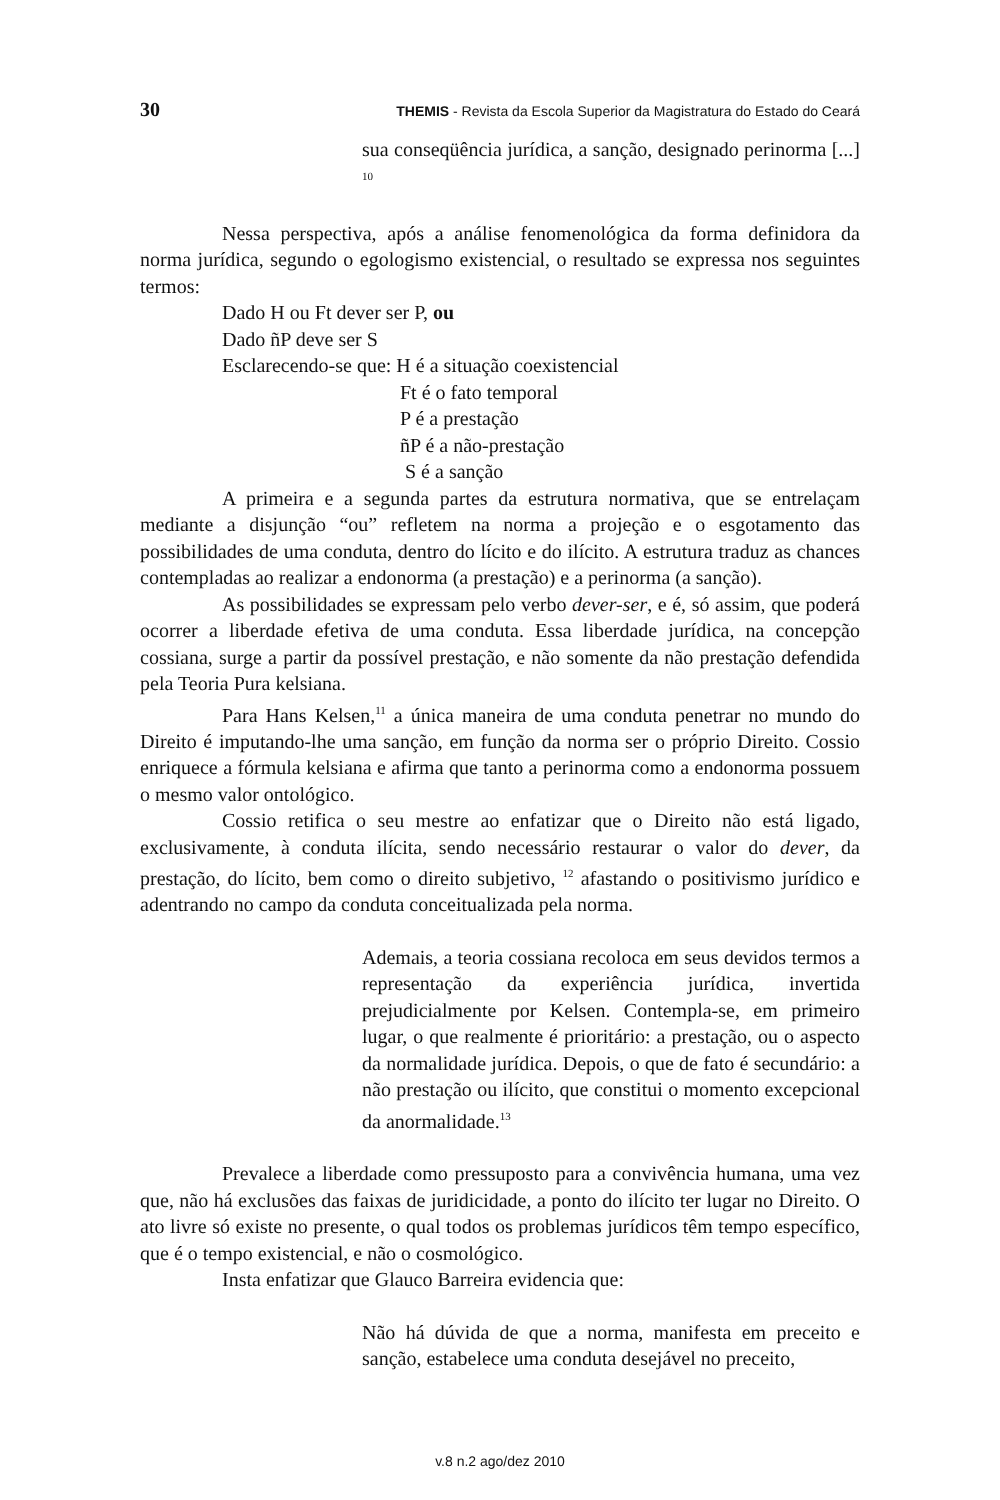30 THEMIS - Revista da Escola Superior da Magistratura do Estado do Ceará
sua conseqüência jurídica, a sanção, designado perinorma [...] <sup>10</sup>
Nessa perspectiva, após a análise fenomenológica da forma definidora da norma jurídica, segundo o egologismo existencial, o resultado se expressa nos seguintes termos:
Dado H ou Ft dever ser P, ou
Dado ñP deve ser S
Esclarecendo-se que: H é a situação coexistencial
Ft é o fato temporal
P é a prestação
ñP é a não-prestação
S é a sanção
A primeira e a segunda partes da estrutura normativa, que se entrelaçam mediante a disjunção “ou” refletem na norma a projeção e o esgotamento das possibilidades de uma conduta, dentro do lícito e do ilícito. A estrutura traduz as chances contempladas ao realizar a endonorma (a prestação) e a perinorma (a sanção).
As possibilidades se expressam pelo verbo dever-ser, e é, só assim, que poderá ocorrer a liberdade efetiva de uma conduta. Essa liberdade jurídica, na concepção cossiana, surge a partir da possível prestação, e não somente da não prestação defendida pela Teoria Pura kelsiana.
Para Hans Kelsen,<sup>11</sup> a única maneira de uma conduta penetrar no mundo do Direito é imputando-lhe uma sanção, em função da norma ser o próprio Direito. Cossio enriquece a fórmula kelsiana e afirma que tanto a perinorma como a endonorma possuem o mesmo valor ontológico.
Cossio retifica o seu mestre ao enfatizar que o Direito não está ligado, exclusivamente, à conduta ilícita, sendo necessário restaurar o valor do dever, da prestação, do lícito, bem como o direito subjetivo, <sup>12</sup> afastando o positivismo jurídico e adentrando no campo da conduta conceitualizada pela norma.
Ademais, a teoria cossiana recoloca em seus devidos termos a representação da experiência jurídica, invertida prejudicialmente por Kelsen. Contempla-se, em primeiro lugar, o que realmente é prioritário: a prestação, ou o aspecto da normalidade jurídica. Depois, o que de fato é secundário: a não prestação ou ilícito, que constitui o momento excepcional da anormalidade.<sup>13</sup>
Prevalece a liberdade como pressuposto para a convivência humana, uma vez que, não há exclusões das faixas de juridicidade, a ponto do ilícito ter lugar no Direito. O ato livre só existe no presente, o qual todos os problemas jurídicos têm tempo específico, que é o tempo existencial, e não o cosmológico.
Insta enfatizar que Glauco Barreira evidencia que:
Não há dúvida de que a norma, manifesta em preceito e sanção, estabelece uma conduta desejável no preceito,
v.8 n.2 ago/dez 2010